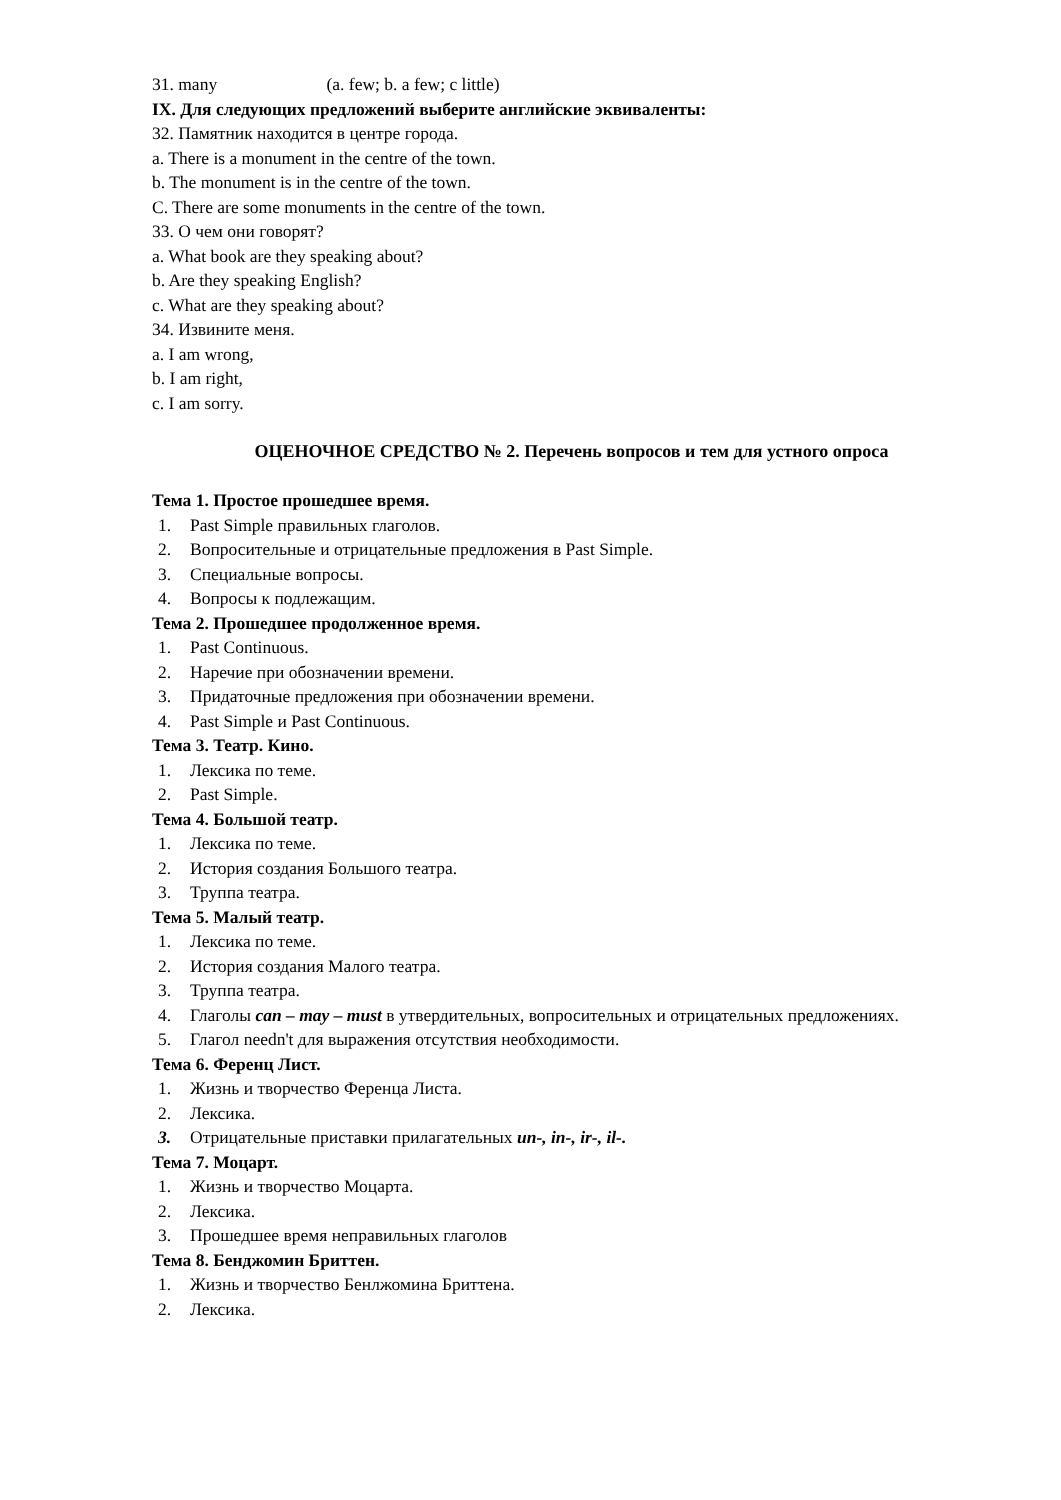31. many (a. few; b. a few; c little)
IX. Для следующих предложений выберите английские эквиваленты:
32. Памятник находится в центре города.
a. There is a monument in the centre of the town.
b. The monument is in the centre of the town.
C. There are some monuments in the centre of the town.
33. О чем они говорят?
a. What book are they speaking about?
b. Are they speaking English?
c. What are they speaking about?
34. Извините меня.
a. I am wrong,
b. I am right,
c. I am sorry.
ОЦЕНОЧНОЕ СРЕДСТВО № 2. Перечень вопросов и тем для устного опроса
Тема 1. Простое прошедшее время.
1. Past Simple правильных глаголов.
2. Вопросительные и отрицательные предложения в Past Simple.
3. Специальные вопросы.
4. Вопросы к подлежащим.
Тема 2. Прошедшее продолженное время.
1. Past Continuous.
2. Наречие при обозначении времени.
3. Придаточные предложения при обозначении времени.
4. Past Simple и Past Continuous.
Тема 3. Театр. Кино.
1. Лексика по теме.
2. Past Simple.
Тема 4. Большой театр.
1. Лексика по теме.
2. История создания Большого театра.
3. Труппа театра.
Тема 5. Малый театр.
1. Лексика по теме.
2. История создания Малого театра.
3. Труппа театра.
4. Глаголы can – may – must в утвердительных, вопросительных и отрицательных предложениях.
5. Глагол needn't для выражения отсутствия необходимости.
Тема 6. Ференц Лист.
1. Жизнь и творчество Ференца Листа.
2. Лексика.
3. Отрицательные приставки прилагательных un-, in-, ir-, il-.
Тема 7. Моцарт.
1. Жизнь и творчество Моцарта.
2. Лексика.
3. Прошедшее время неправильных глаголов
Тема 8. Бенджомин Бриттен.
1. Жизнь и творчество Бенлжомина Бриттена.
2. Лексика.